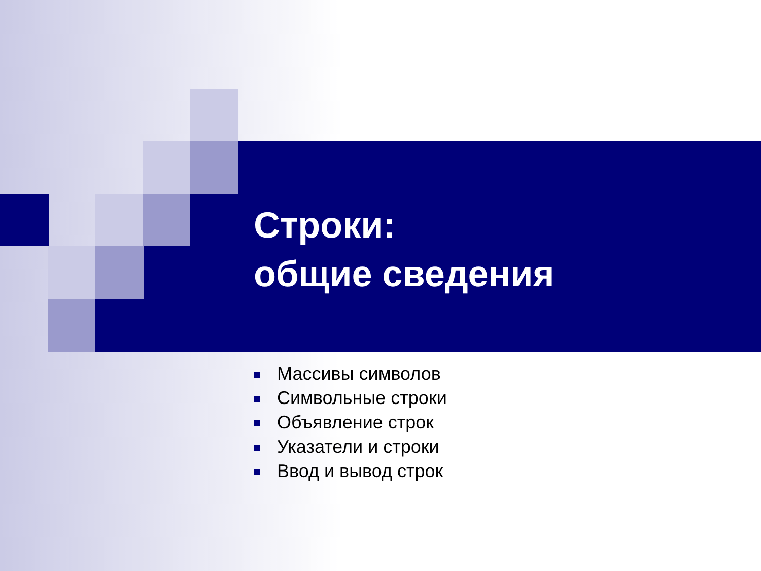Строки:
общие сведения
Массивы символов
Символьные строки
Объявление строк
Указатели и строки
Ввод и вывод строк